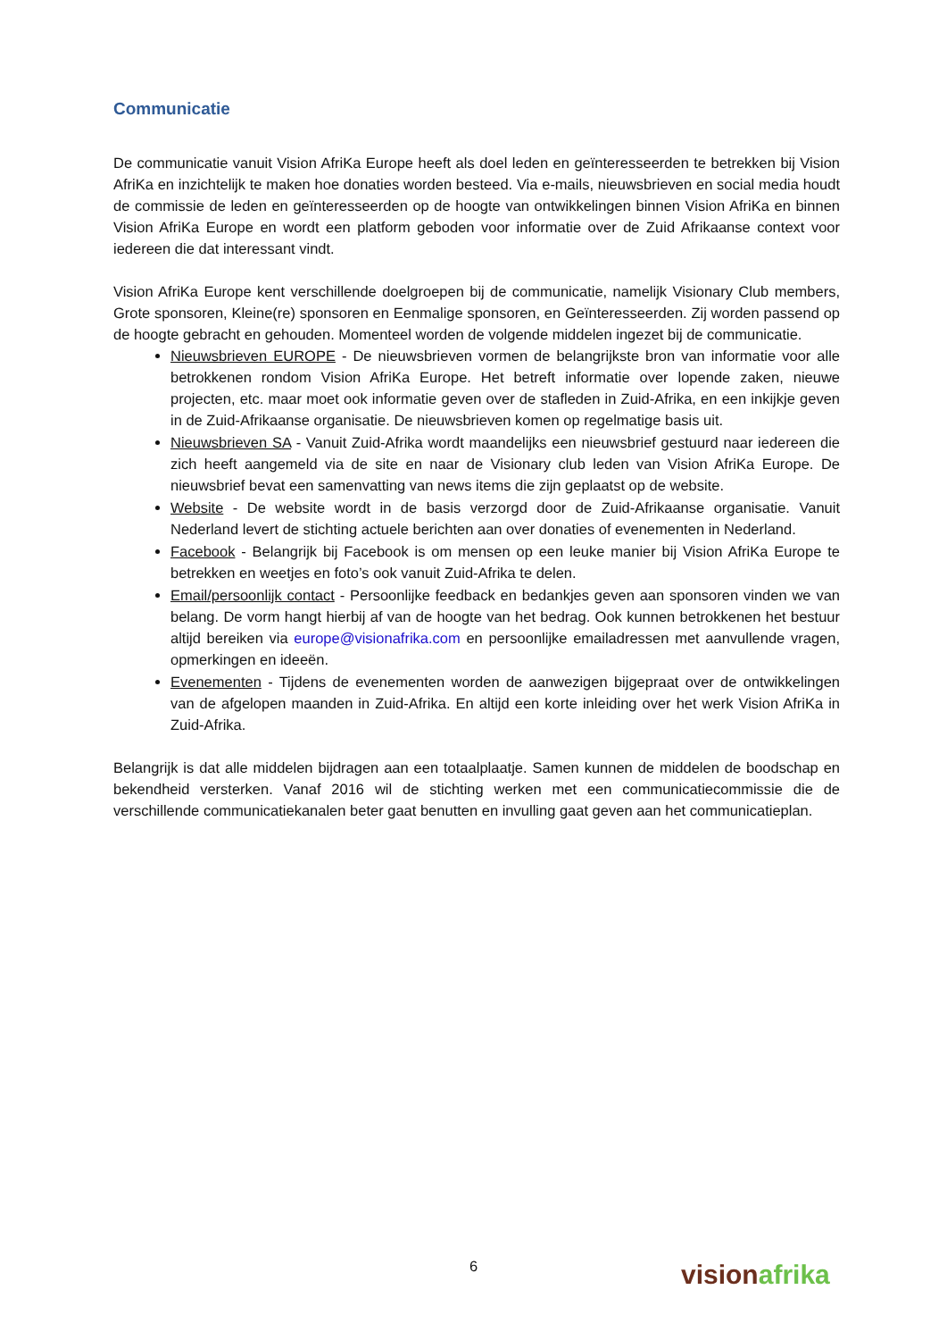Communicatie
De communicatie vanuit Vision AfriKa Europe heeft als doel leden en geïnteresseerden te betrekken bij Vision AfriKa en inzichtelijk te maken hoe donaties worden besteed. Via e-mails, nieuwsbrieven en social media houdt de commissie de leden en geïnteresseerden op de hoogte van ontwikkelingen binnen Vision AfriKa en binnen Vision AfriKa Europe en wordt een platform geboden voor informatie over de Zuid Afrikaanse context voor iedereen die dat interessant vindt.
Vision AfriKa Europe kent verschillende doelgroepen bij de communicatie, namelijk Visionary Club members, Grote sponsoren, Kleine(re) sponsoren en Eenmalige sponsoren, en Geïnteresseerden. Zij worden passend op de hoogte gebracht en gehouden. Momenteel worden de volgende middelen ingezet bij de communicatie.
Nieuwsbrieven EUROPE - De nieuwsbrieven vormen de belangrijkste bron van informatie voor alle betrokkenen rondom Vision AfriKa Europe. Het betreft informatie over lopende zaken, nieuwe projecten, etc. maar moet ook informatie geven over de stafleden in Zuid-Afrika, en een inkijkje geven in de Zuid-Afrikaanse organisatie. De nieuwsbrieven komen op regelmatige basis uit.
Nieuwsbrieven SA - Vanuit Zuid-Afrika wordt maandelijks een nieuwsbrief gestuurd naar iedereen die zich heeft aangemeld via de site en naar de Visionary club leden van Vision AfriKa Europe. De nieuwsbrief bevat een samenvatting van news items die zijn geplaatst op de website.
Website - De website wordt in de basis verzorgd door de Zuid-Afrikaanse organisatie. Vanuit Nederland levert de stichting actuele berichten aan over donaties of evenementen in Nederland.
Facebook - Belangrijk bij Facebook is om mensen op een leuke manier bij Vision AfriKa Europe te betrekken en weetjes en foto’s ook vanuit Zuid-Afrika te delen.
Email/persoonlijk contact - Persoonlijke feedback en bedankjes geven aan sponsoren vinden we van belang. De vorm hangt hierbij af van de hoogte van het bedrag. Ook kunnen betrokkenen het bestuur altijd bereiken via europe@visionafrika.com en persoonlijke emailadressen met aanvullende vragen, opmerkingen en ideeën.
Evenementen - Tijdens de evenementen worden de aanwezigen bijgepraat over de ontwikkelingen van de afgelopen maanden in Zuid-Afrika. En altijd een korte inleiding over het werk Vision AfriKa in Zuid-Afrika.
Belangrijk is dat alle middelen bijdragen aan een totaalplaatje. Samen kunnen de middelen de boodschap en bekendheid versterken. Vanaf 2016 wil de stichting werken met een communicatiecommissie die de verschillende communicatiekanalen beter gaat benutten en invulling gaat geven aan het communicatieplan.
6
vision afrika